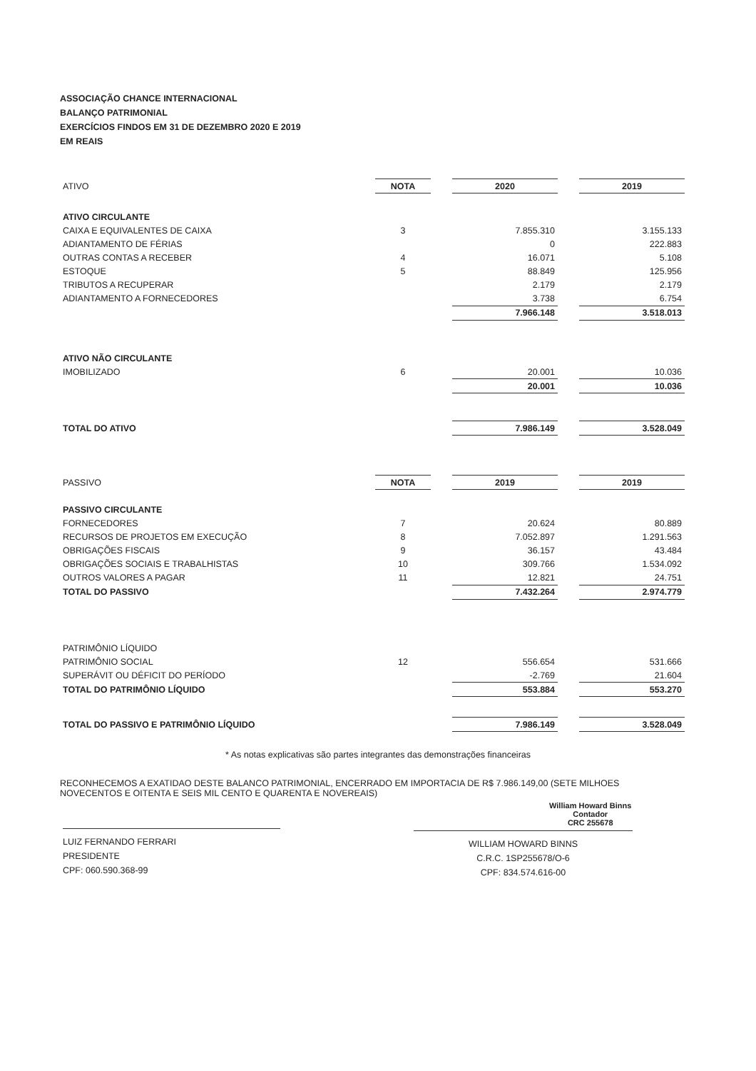ASSOCIAÇÃO CHANCE INTERNACIONAL
BALANÇO PATRIMONIAL
EXERCÍCIOS FINDOS EM 31 DE DEZEMBRO 2020 E 2019
EM REAIS
| ATIVO | NOTA | | 2020 | | 2019 |
| ATIVO CIRCULANTE | | | | | |
| CAIXA E EQUIVALENTES DE CAIXA | 3 | | 7.855.310 | | 3.155.133 |
| ADIANTAMENTO DE FÉRIAS | | | 0 | | 222.883 |
| OUTRAS CONTAS A RECEBER | 4 | | 16.071 | | 5.108 |
| ESTOQUE | 5 | | 88.849 | | 125.956 |
| TRIBUTOS A RECUPERAR | | | 2.179 | | 2.179 |
| ADIANTAMENTO A FORNECEDORES | | | 3.738 | | 6.754 |
| | | | 7.966.148 | | 3.518.013 |
| ATIVO NÃO CIRCULANTE | | | | | |
| IMOBILIZADO | 6 | | 20.001 | | 10.036 |
| | | | 20.001 | | 10.036 |
| TOTAL DO ATIVO | | | 7.986.149 | | 3.528.049 |
| PASSIVO | NOTA | | 2019 | | 2019 |
| PASSIVO CIRCULANTE | | | | | |
| FORNECEDORES | 7 | | 20.624 | | 80.889 |
| RECURSOS DE PROJETOS EM EXECUÇÃO | 8 | | 7.052.897 | | 1.291.563 |
| OBRIGAÇÕES FISCAIS | 9 | | 36.157 | | 43.484 |
| OBRIGAÇÕES SOCIAIS E TRABALHISTAS | 10 | | 309.766 | | 1.534.092 |
| OUTROS VALORES A PAGAR | 11 | | 12.821 | | 24.751 |
| TOTAL DO PASSIVO | | | 7.432.264 | | 2.974.779 |
| PATRIMÔNIO LÍQUIDO | | | | | |
| PATRIMÔNIO SOCIAL | 12 | | 556.654 | | 531.666 |
| SUPERÁVIT OU DÉFICIT DO PERÍODO | | | -2.769 | | 21.604 |
| TOTAL DO PATRIMÔNIO LÍQUIDO | | | 553.884 | | 553.270 |
| TOTAL DO PASSIVO E PATRIMÔNIO LÍQUIDO | | | 7.986.149 | | 3.528.049 |
* As notas explicativas são partes integrantes das demonstrações financeiras
RECONHECEMOS A EXATIDAO DESTE BALANCO PATRIMONIAL, ENCERRADO EM IMPORTACIA DE R$ 7.986.149,00 (SETE MILHOES NOVECENTOS E OITENTA E SEIS MIL CENTO E QUARENTA E NOVEREAIS)
LUIZ FERNANDO FERRARI
PRESIDENTE
CPF: 060.590.368-99
WILLIAM HOWARD BINNS
C.R.C. 1SP255678/O-6
CPF: 834.574.616-00
William Howard Binns
Contador
CRC 255678